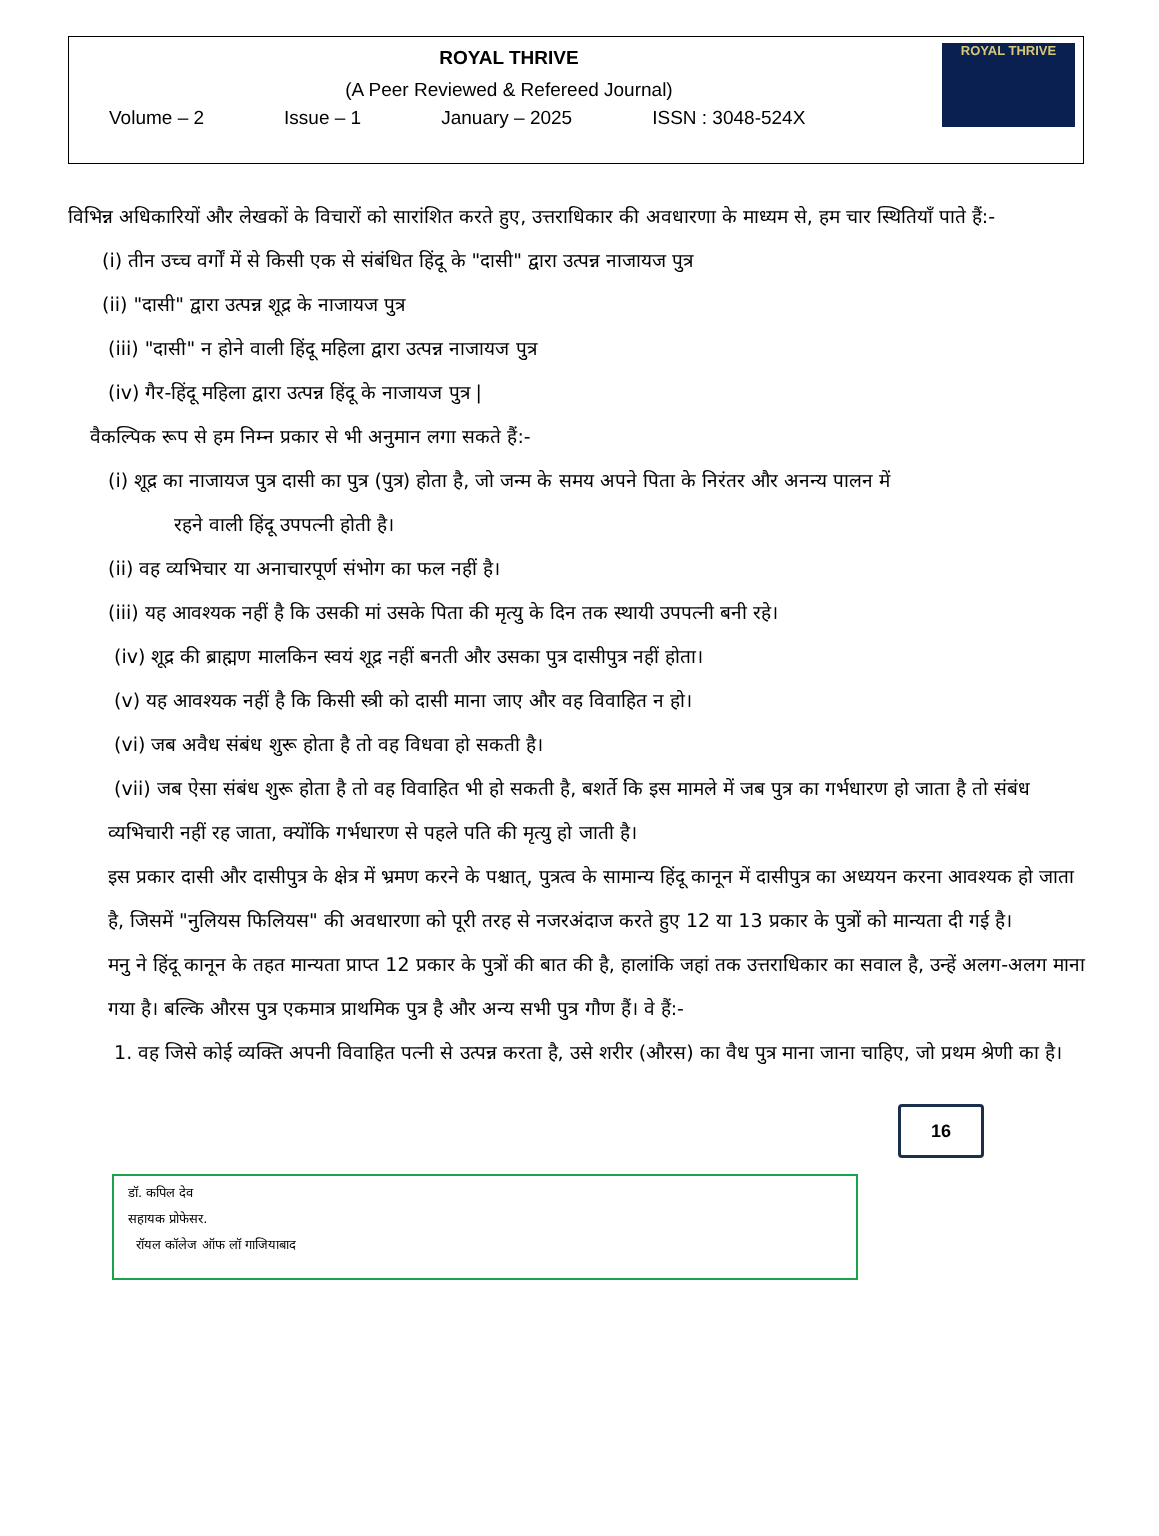ROYAL THRIVE
(A Peer Reviewed & Refereed Journal)
Volume – 2 Issue – 1 January – 2025 ISSN : 3048-524X
ROYAL THRIVE
विभिन्न अधिकारियों और लेखकों के विचारों को सारांशित करते हुए, उत्तराधिकार की अवधारणा के माध्यम से, हम चार स्थितियाँ पाते हैं:-
(i) तीन उच्च वर्गों में से किसी एक से संबंधित हिंदू के "दासी" द्वारा उत्पन्न नाजायज पुत्र
(ii) "दासी" द्वारा उत्पन्न शूद्र के नाजायज पुत्र
(iii) "दासी" न होने वाली हिंदू महिला द्वारा उत्पन्न नाजायज पुत्र
(iv) गैर-हिंदू महिला द्वारा उत्पन्न हिंदू के नाजायज पुत्र |
वैकल्पिक रूप से हम निम्न प्रकार से भी अनुमान लगा सकते हैं:-
(i) शूद्र का नाजायज पुत्र दासी का पुत्र (पुत्र) होता है, जो जन्म के समय अपने पिता के निरंतर और अनन्य पालन में
रहने वाली हिंदू उपपत्नी होती है।
(ii) वह व्यभिचार या अनाचारपूर्ण संभोग का फल नहीं है।
(iii) यह आवश्यक नहीं है कि उसकी मां उसके पिता की मृत्यु के दिन तक स्थायी उपपत्नी बनी रहे।
(iv) शूद्र की ब्राह्मण मालकिन स्वयं शूद्र नहीं बनती और उसका पुत्र दासीपुत्र नहीं होता।
(v) यह आवश्यक नहीं है कि किसी स्त्री को दासी माना जाए और वह विवाहित न हो।
(vi) जब अवैध संबंध शुरू होता है तो वह विधवा हो सकती है।
(vii) जब ऐसा संबंध शुरू होता है तो वह विवाहित भी हो सकती है, बशर्ते कि इस मामले में जब पुत्र का गर्भधारण हो जाता है तो संबंध व्यभिचारी नहीं रह जाता, क्योंकि गर्भधारण से पहले पति की मृत्यु हो जाती है।
इस प्रकार दासी और दासीपुत्र के क्षेत्र में भ्रमण करने के पश्चात्, पुत्रत्व के सामान्य हिंदू कानून में दासीपुत्र का अध्ययन करना आवश्यक हो जाता है, जिसमें "नुलियस फिलियस" की अवधारणा को पूरी तरह से नजरअंदाज करते हुए 12 या 13 प्रकार के पुत्रों को मान्यता दी गई है।
मनु ने हिंदू कानून के तहत मान्यता प्राप्त 12 प्रकार के पुत्रों की बात की है, हालांकि जहां तक उत्तराधिकार का सवाल है, उन्हें अलग-अलग माना गया है। बल्कि औरस पुत्र एकमात्र प्राथमिक पुत्र है और अन्य सभी पुत्र गौण हैं। वे हैं:-
1. वह जिसे कोई व्यक्ति अपनी विवाहित पत्नी से उत्पन्न करता है, उसे शरीर (औरस) का वैध पुत्र माना जाना चाहिए, जो प्रथम श्रेणी का है।
डॉ. कपिल देव
सहायक प्रोफेसर.
रॉयल कॉलेज ऑफ लॉ गाजियाबाद
16